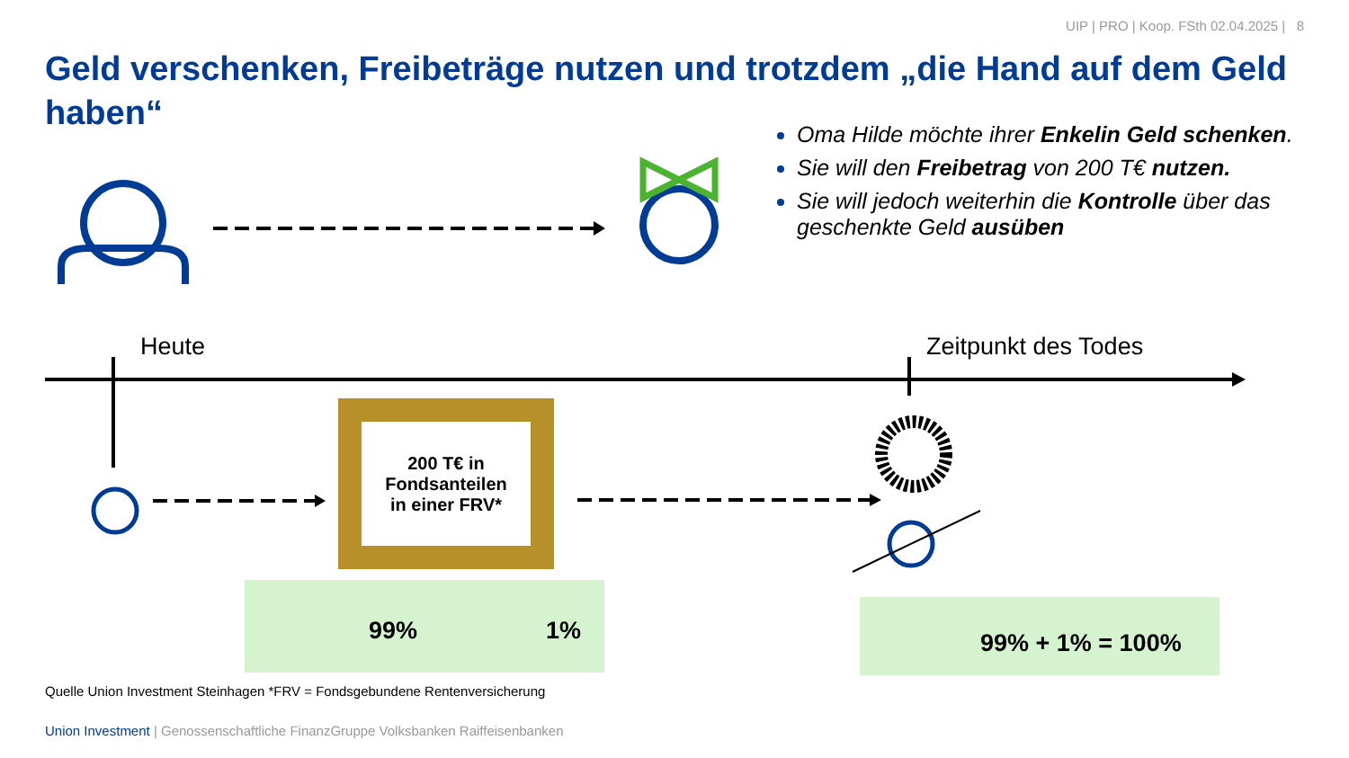UIP | PRO | Koop. FSth 02.04.2025 | 8
Geld verschenken, Freibeträge nutzen und trotzdem „die Hand auf dem Geld haben“
Oma Hilde möchte ihrer Enkelin Geld schenken.
Sie will den Freibetrag von 200 T€ nutzen.
Sie will jedoch weiterhin die Kontrolle über das geschenkte Geld ausüben
Heute Zeitpunkt des Todes
200 T€ in
Fondsanteilen
in einer FRV*
99% 1% 99% + 1% = 100%
Quelle Union Investment Steinhagen *FRV = Fondsgebundene Rentenversicherung
Union Investment | Genossenschaftliche FinanzGruppe Volksbanken Raiffeisenbanken